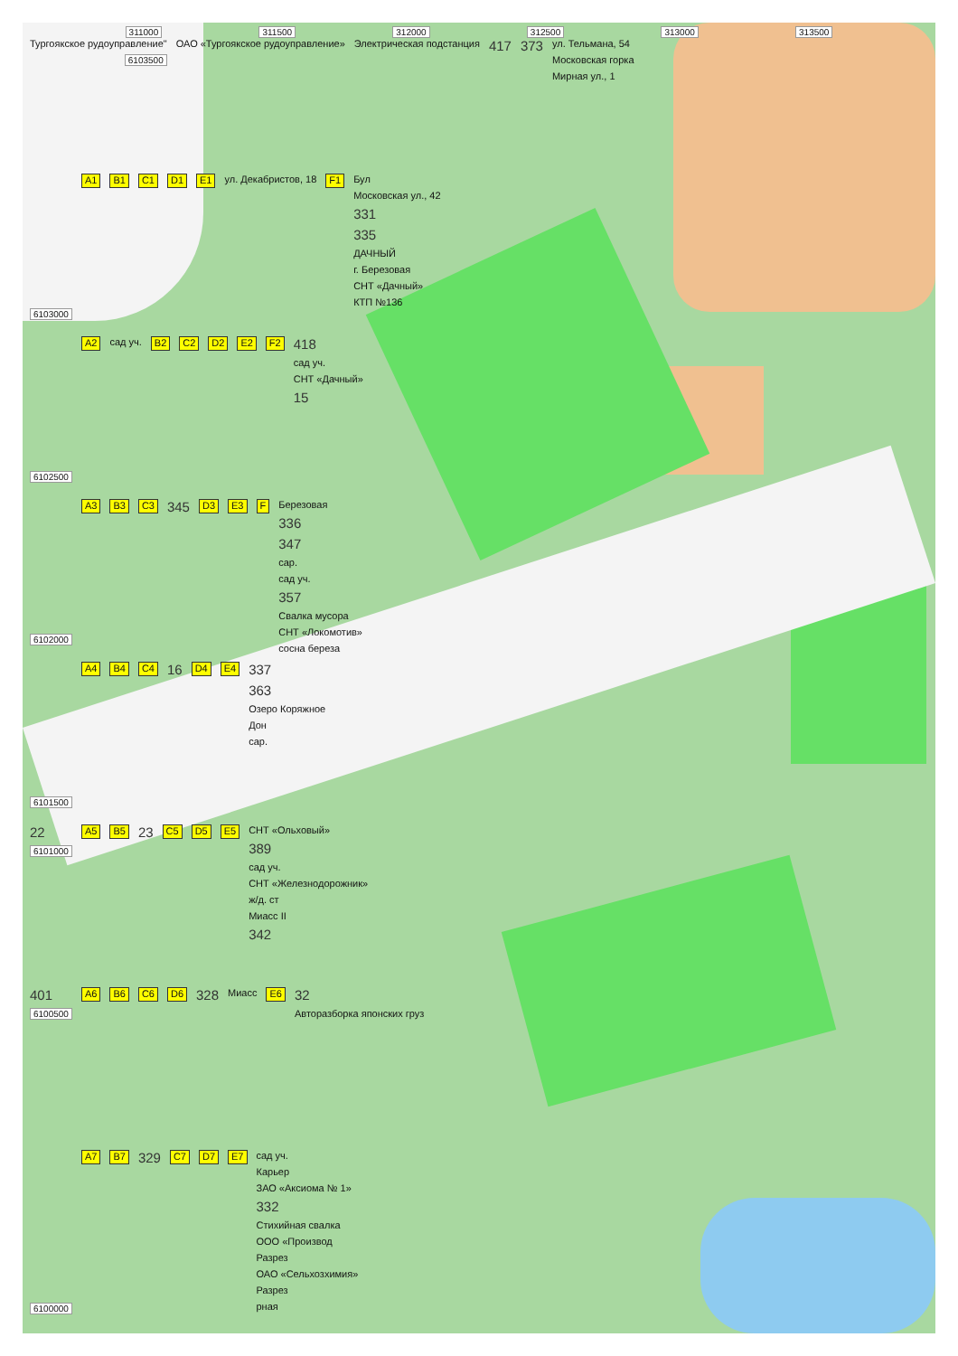311000 311500 312000 312500 313000 313500
Тургоякское рудоуправление"
6103500
ОАО «Тургоякское рудоуправление» Электрическая подстанция 417 373
ул. Тельмана, 54
Московская горка
Мирная ул., 1
6103000 A1 B1 C1 D1 E1 ул. Декабристов, 18 F1
Бул
Московская ул., 42
331
335
ДАЧНЫЙ
г. Березовая
СНТ «Дачный»
КТП №136
6102500 A2 сад уч. B2 C2 D2 E2 F2
418
сад уч.
СНТ «Дачный»
15
6102000 A3 B3 C3 345 D3 E3 F
Березовая
336
347
сар.
сад уч.
357
Свалка мусора
СНТ «Локомотив»
сосна береза
6101500 A4 B4 C4 16 D4 E4
337
363
Озеро Коряжное
Дон
сар.
22
6101000
A5 B5 23 C5 D5 E5
СНТ «Ольховый»
389
сад уч.
СНТ «Железнодорожник»
ж/д. ст
Миасс II
342
401
6100500
A6 B6 C6 D6 328 Миасс E6
32
Авторазборка японских груз
6100000 A7 B7 329 C7 D7 E7
сад уч.
Карьер
ЗАО «Аксиома № 1»
332
Стихийная свалка
ООО «Производ
Разрез
ОАО «Сельхозхимия»
Разрез
рная